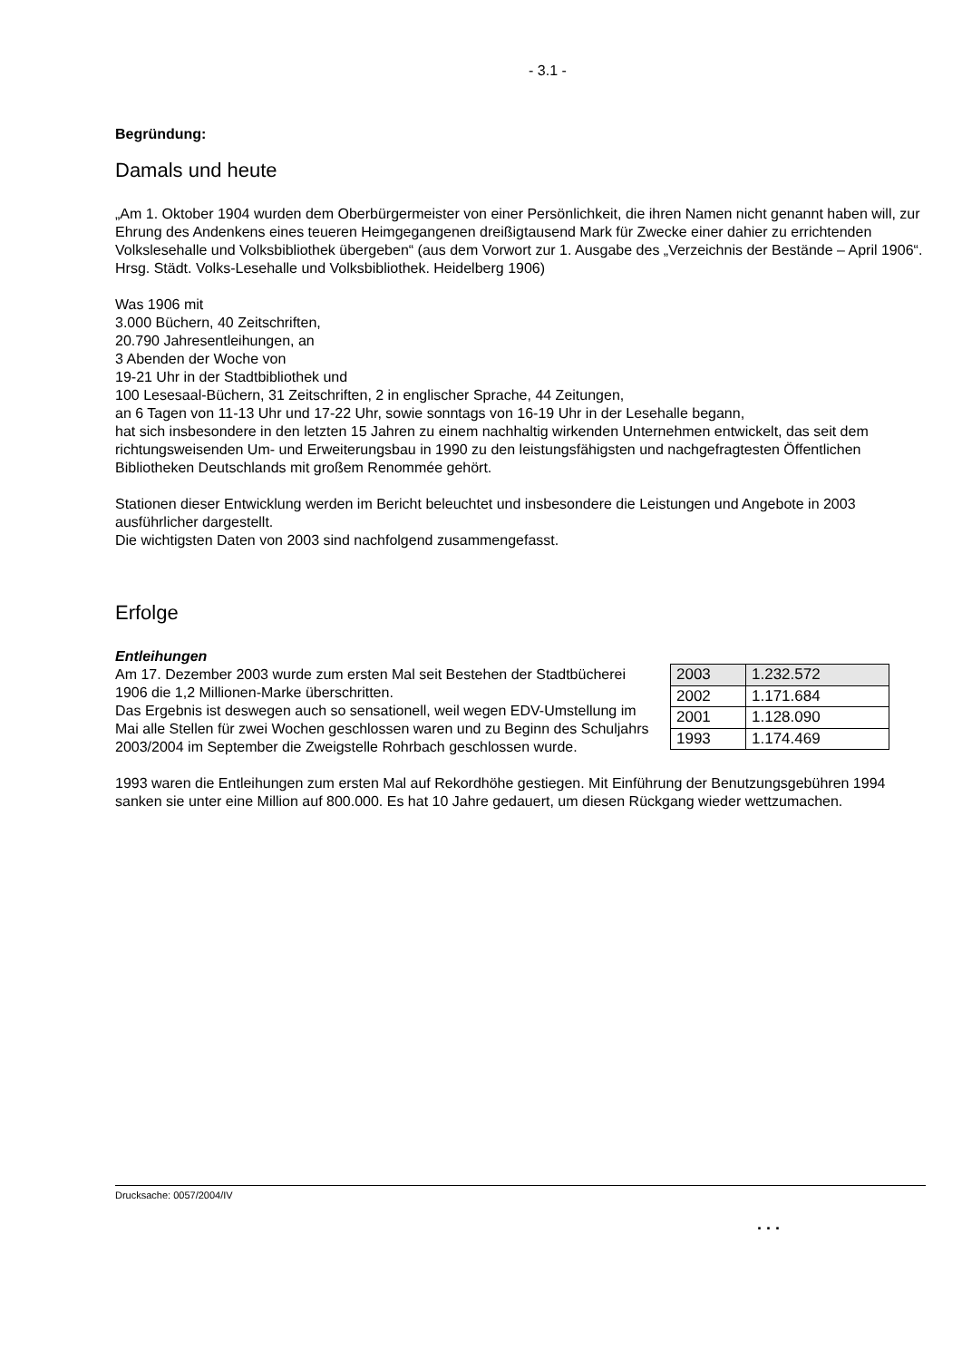- 3.1 -
Begründung:
Damals und heute
„Am 1. Oktober 1904 wurden dem Oberbürgermeister von einer Persönlichkeit, die ihren Namen nicht genannt haben will, zur Ehrung des Andenkens eines teueren Heimgegangenen dreißigtausend Mark für Zwecke einer dahier zu errichtenden Volkslesehalle und Volksbibliothek übergeben“ (aus dem Vorwort zur 1. Ausgabe des „Verzeichnis der Bestände – April 1906“. Hrsg. Städt. Volks-Lesehalle und Volksbibliothek. Heidelberg 1906)
Was 1906 mit
3.000 Büchern, 40 Zeitschriften,
20.790 Jahresentleihungen, an
3 Abenden der Woche von
19-21 Uhr in der Stadtbibliothek und
100 Lesesaal-Büchern, 31 Zeitschriften, 2 in englischer Sprache, 44 Zeitungen,
an 6 Tagen von 11-13 Uhr und 17-22 Uhr, sowie sonntags von 16-19 Uhr in der Lesehalle begann,
hat sich insbesondere in den letzten 15 Jahren zu einem nachhaltig wirkenden Unternehmen entwickelt, das seit dem richtungsweisenden Um- und Erweiterungsbau in 1990 zu den leistungsfähigsten und nachgefragtesten Öffentlichen Bibliotheken Deutschlands mit großem Renommée gehört.
Stationen dieser Entwicklung werden im Bericht beleuchtet und insbesondere die Leistungen und Angebote in 2003 ausführlicher dargestellt.
Die wichtigsten Daten von 2003 sind nachfolgend zusammengefasst.
Erfolge
Entleihungen
Am 17. Dezember 2003 wurde zum ersten Mal seit Bestehen der Stadtbücherei 1906 die 1,2 Millionen-Marke überschritten.
Das Ergebnis ist deswegen auch so sensationell, weil wegen EDV-Umstellung im Mai alle Stellen für zwei Wochen geschlossen waren und zu Beginn des Schuljahrs 2003/2004 im September die Zweigstelle Rohrbach geschlossen wurde.
| 2003 | 1.232.572 |
| 2002 | 1.171.684 |
| 2001 | 1.128.090 |
| 1993 | 1.174.469 |
1993 waren die Entleihungen zum ersten Mal auf Rekordhöhe gestiegen. Mit Einführung der Benutzungsgebühren 1994 sanken sie unter eine Million auf 800.000. Es hat 10 Jahre gedauert, um diesen Rückgang wieder wettzumachen.
Drucksache: 0057/2004/IV
. . .